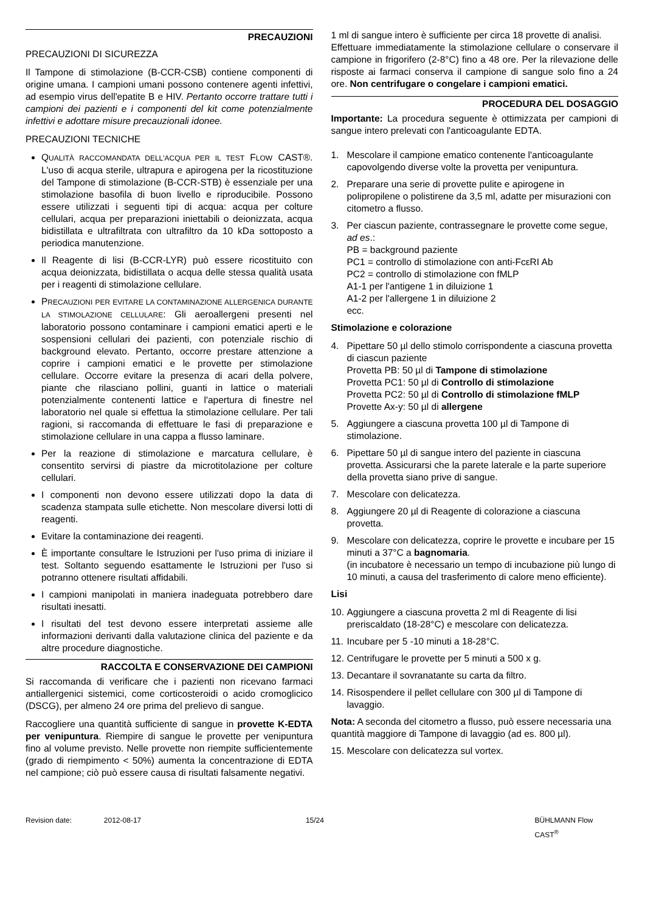PRECAUZIONI
PRECAUZIONI DI SICUREZZA
Il Tampone di stimolazione (B-CCR-CSB) contiene componenti di origine umana. I campioni umani possono contenere agenti infettivi, ad esempio virus dell'epatite B e HIV. Pertanto occorre trattare tutti i campioni dei pazienti e i componenti del kit come potenzialmente infettivi e adottare misure precauzionali idonee.
PRECAUZIONI TECNICHE
QUALITÀ RACCOMANDATA DELL'ACQUA PER IL TEST FLOW CAST®. L'uso di acqua sterile, ultrapura e apirogena per la ricostituzione del Tampone di stimolazione (B-CCR-STB) è essenziale per una stimolazione basofila di buon livello e riproducibile. Possono essere utilizzati i seguenti tipi di acqua: acqua per colture cellulari, acqua per preparazioni iniettabili o deionizzata, acqua bidistillata e ultrafiltrata con ultrafiltro da 10 kDa sottoposto a periodica manutenzione.
Il Reagente di lisi (B-CCR-LYR) può essere ricostituito con acqua deionizzata, bidistillata o acqua delle stessa qualità usata per i reagenti di stimolazione cellulare.
PRECAUZIONI PER EVITARE LA CONTAMINAZIONE ALLERGENICA DURANTE LA STIMOLAZIONE CELLULARE: Gli aeroallergeni presenti nel laboratorio possono contaminare i campioni ematici aperti e le sospensioni cellulari dei pazienti, con potenziale rischio di background elevato. Pertanto, occorre prestare attenzione a coprire i campioni ematici e le provette per stimolazione cellulare. Occorre evitare la presenza di acari della polvere, piante che rilasciano pollini, guanti in lattice o materiali potenzialmente contenenti lattice e l'apertura di finestre nel laboratorio nel quale si effettua la stimolazione cellulare. Per tali ragioni, si raccomanda di effettuare le fasi di preparazione e stimolazione cellulare in una cappa a flusso laminare.
Per la reazione di stimolazione e marcatura cellulare, è consentito servirsi di piastre da microtitolazione per colture cellulari.
I componenti non devono essere utilizzati dopo la data di scadenza stampata sulle etichette. Non mescolare diversi lotti di reagenti.
Evitare la contaminazione dei reagenti.
È importante consultare le Istruzioni per l'uso prima di iniziare il test. Soltanto seguendo esattamente le Istruzioni per l'uso si potranno ottenere risultati affidabili.
I campioni manipolati in maniera inadeguata potrebbero dare risultati inesatti.
I risultati del test devono essere interpretati assieme alle informazioni derivanti dalla valutazione clinica del paziente e da altre procedure diagnostiche.
RACCOLTA E CONSERVAZIONE DEI CAMPIONI
Si raccomanda di verificare che i pazienti non ricevano farmaci antiallergenici sistemici, come corticosteroidi o acido cromoglicico (DSCG), per almeno 24 ore prima del prelievo di sangue.
Raccogliere una quantità sufficiente di sangue in provette K-EDTA per venipuntura. Riempire di sangue le provette per venipuntura fino al volume previsto. Nelle provette non riempite sufficientemente (grado di riempimento < 50%) aumenta la concentrazione di EDTA nel campione; ciò può essere causa di risultati falsamente negativi.
1 ml di sangue intero è sufficiente per circa 18 provette di analisi.
Effettuare immediatamente la stimolazione cellulare o conservare il campione in frigorifero (2-8°C) fino a 48 ore. Per la rilevazione delle risposte ai farmaci conserva il campione di sangue solo fino a 24 ore. Non centrifugare o congelare i campioni ematici.
PROCEDURA DEL DOSAGGIO
Importante: La procedura seguente è ottimizzata per campioni di sangue intero prelevati con l'anticoagulante EDTA.
1. Mescolare il campione ematico contenente l'anticoagulante capovolgendo diverse volte la provetta per venipuntura.
2. Preparare una serie di provette pulite e apirogene in polipropilene o polistirene da 3,5 ml, adatte per misurazioni con citometro a flusso.
3. Per ciascun paziente, contrassegnare le provette come segue, ad es.:
PB = background paziente
PC1 = controllo di stimolazione con anti-FcεRI Ab
PC2 = controllo di stimolazione con fMLP
A1-1 per l'antigene 1 in diluizione 1
A1-2 per l'allergene 1 in diluizione 2
ecc.
Stimolazione e colorazione
4. Pipettare 50 µl dello stimolo corrispondente a ciascuna provetta di ciascun paziente
Provetta PB: 50 µl di Tampone di stimolazione
Provetta PC1: 50 µl di Controllo di stimolazione
Provetta PC2: 50 µl di Controllo di stimolazione fMLP
Provette Ax-y: 50 µl di allergene
5. Aggiungere a ciascuna provetta 100 µl di Tampone di stimolazione.
6. Pipettare 50 µl di sangue intero del paziente in ciascuna provetta. Assicurarsi che la parete laterale e la parte superiore della provetta siano prive di sangue.
7. Mescolare con delicatezza.
8. Aggiungere 20 µl di Reagente di colorazione a ciascuna provetta.
9. Mescolare con delicatezza, coprire le provette e incubare per 15 minuti a 37°C a bagnomaria.
(in incubatore è necessario un tempo di incubazione più lungo di 10 minuti, a causa del trasferimento di calore meno efficiente).
Lisi
10. Aggiungere a ciascuna provetta 2 ml di Reagente di lisi preriscaldato (18-28°C) e mescolare con delicatezza.
11. Incubare per 5 -10 minuti a 18-28°C.
12. Centrifugare le provette per 5 minuti a 500 x g.
13. Decantare il sovranatante su carta da filtro.
14. Risospendere il pellet cellulare con 300 µl di Tampone di lavaggio.
Nota: A seconda del citometro a flusso, può essere necessaria una quantità maggiore di Tampone di lavaggio (ad es. 800 µl).
15. Mescolare con delicatezza sul vortex.
Revision date: 2012-08-17 15/24 BÜHLMANN Flow CAST<sup>®</sup>